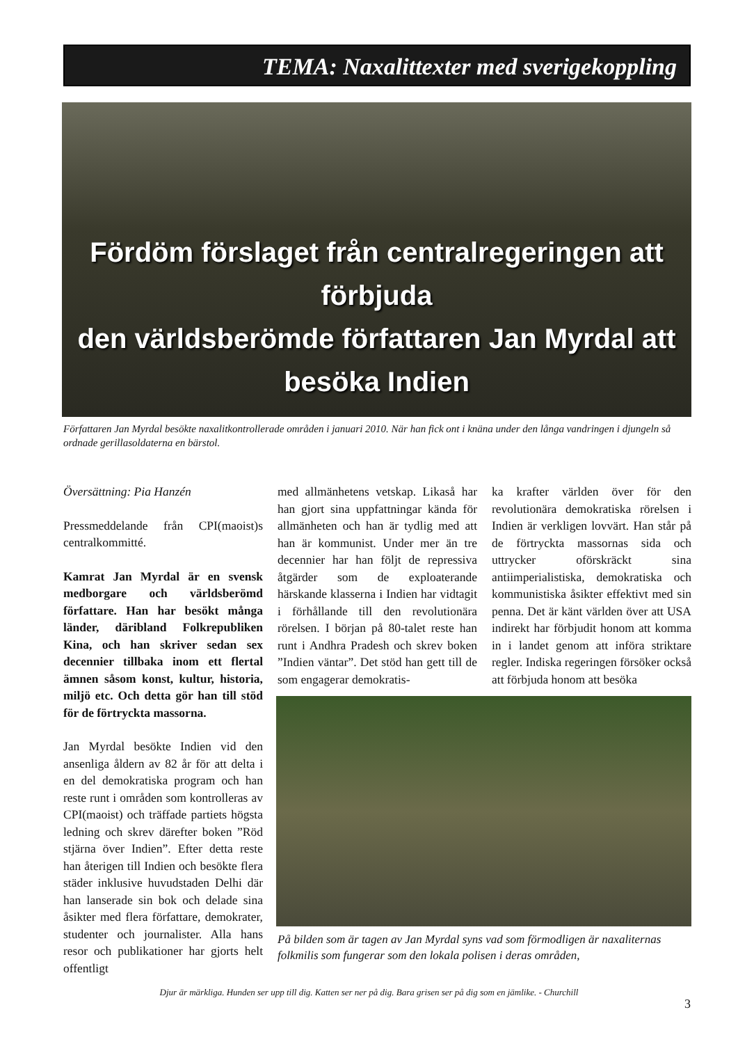TEMA: Naxalittexter med sverigekoppling
Fördöm förslaget från centralregeringen att förbjuda
den världsberömde författaren Jan Myrdal att besöka Indien
Författaren Jan Myrdal besökte naxalitkontrollerade områden i januari 2010. När han fick ont i knäna under den långa vandringen i djungeln så ordnade gerillasoldaterna en bärstol.
Översättning: Pia Hanzén
Pressmeddelande från CPI(maoist)s centralkommitté.
Kamrat Jan Myrdal är en svensk medborgare och världsberömd författare. Han har besökt många länder, däribland Folkrepubliken Kina, och han skriver sedan sex decennier tillbaka inom ett flertal ämnen såsom konst, kultur, historia, miljö etc. Och detta gör han till stöd för de förtryckta massorna.
Jan Myrdal besökte Indien vid den ansenliga åldern av 82 år för att delta i en del demokratiska program och han reste runt i områden som kontrolleras av CPI(maoist) och träffade partiets högsta ledning och skrev därefter boken ”Röd stjärna över Indien”. Efter detta reste han återigen till Indien och besökte flera städer inklusive huvudstaden Delhi där han lanserade sin bok och delade sina åsikter med flera författare, demokrater, studenter och journalister. Alla hans resor och publikationer har gjorts helt offentligt
med allmänhetens vetskap. Likaså har han gjort sina uppfattningar kända för allmänheten och han är tydlig med att han är kommunist. Under mer än tre decennier har han följt de repressiva åtgärder som de exploaterande härskande klasserna i Indien har vidtagit i förhållande till den revolutionära rörelsen. I början på 80-talet reste han runt i Andhra Pradesh och skrev boken ”Indien väntar”. Det stöd han gett till de som engagerar demokratis-
ka krafter världen över för den revolutionära demokratiska rörelsen i Indien är verkligen lovvärt. Han står på de förtryckta massornas sida och uttrycker oförskräckt sina antiimperialistiska, demokratiska och kommunistiska åsikter effektivt med sin penna. Det är känt världen över att USA indirekt har förbjudit honom att komma in i landet genom att införa striktare regler. Indiska regeringen försöker också att förbjuda honom att besöka
På bilden som är tagen av Jan Myrdal syns vad som förmodligen är naxaliternas folkmilis som fungerar som den lokala polisen i deras områden,
Djur är märkliga. Hunden ser upp till dig. Katten ser ner på dig. Bara grisen ser på dig som en jämlike. - Churchill
3